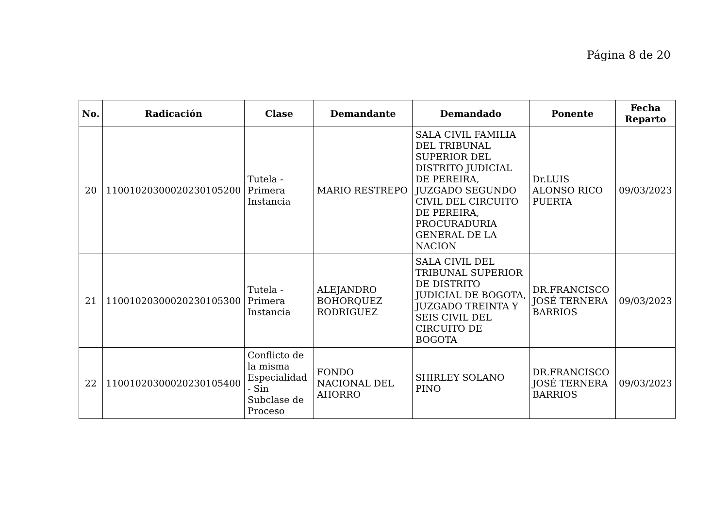Página 8 de 20
| No. | Radicación | Clase | Demandante | Demandado | Ponente | Fecha Reparto |
| --- | --- | --- | --- | --- | --- | --- |
| 20 | 11001020300020230105200 | Tutela - Primera Instancia | MARIO RESTREPO | SALA CIVIL FAMILIA DEL TRIBUNAL SUPERIOR DEL DISTRITO JUDICIAL DE PEREIRA, JUZGADO SEGUNDO CIVIL DEL CIRCUITO DE PEREIRA, PROCURADURIA GENERAL DE LA NACION | Dr.LUIS ALONSO RICO PUERTA | 09/03/2023 |
| 21 | 11001020300020230105300 | Tutela - Primera Instancia | ALEJANDRO BOHORQUEZ RODRIGUEZ | SALA CIVIL DEL TRIBUNAL SUPERIOR DE DISTRITO JUDICIAL DE BOGOTA, JUZGADO TREINTA Y SEIS CIVIL DEL CIRCUITO DE BOGOTA | DR.FRANCISCO JOSÉ TERNERA BARRIOS | 09/03/2023 |
| 22 | 11001020300020230105400 | Conflicto de la misma Especialidad - Sin Subclase de Proceso | FONDO NACIONAL DEL AHORRO | SHIRLEY SOLANO PINO | DR.FRANCISCO JOSÉ TERNERA BARRIOS | 09/03/2023 |